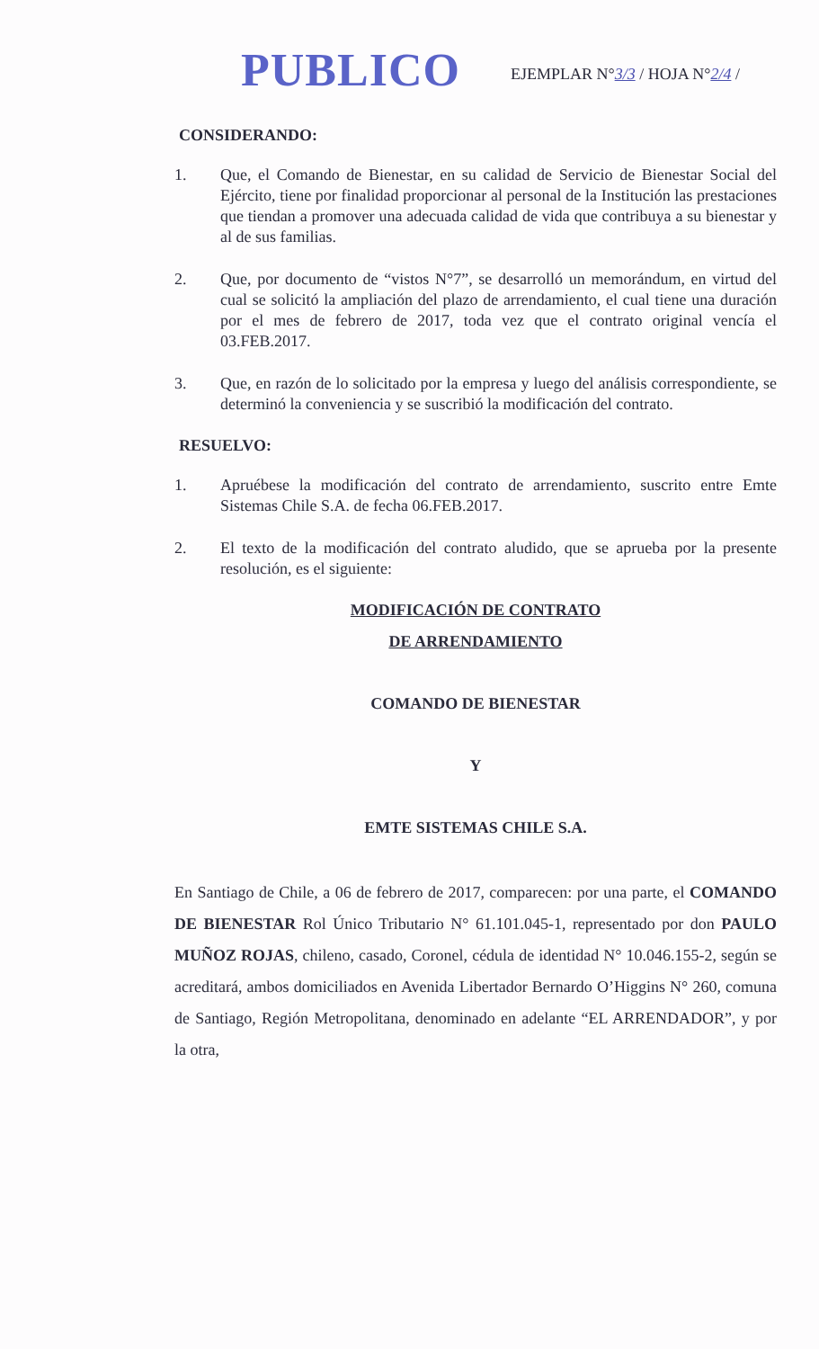PUBLICO
EJEMPLAR N°3/3 / HOJA N°2/4 /
CONSIDERANDO:
1. Que, el Comando de Bienestar, en su calidad de Servicio de Bienestar Social del Ejército, tiene por finalidad proporcionar al personal de la Institución las prestaciones que tiendan a promover una adecuada calidad de vida que contribuya a su bienestar y al de sus familias.
2. Que, por documento de “vistos N°7”, se desarrolló un memorándum, en virtud del cual se solicitó la ampliación del plazo de arrendamiento, el cual tiene una duración por el mes de febrero de 2017, toda vez que el contrato original vencía el 03.FEB.2017.
3. Que, en razón de lo solicitado por la empresa y luego del análisis correspondiente, se determinó la conveniencia y se suscribió la modificación del contrato.
RESUELVO:
1. Apruébese la modificación del contrato de arrendamiento, suscrito entre Emte Sistemas Chile S.A. de fecha 06.FEB.2017.
2. El texto de la modificación del contrato aludido, que se aprueba por la presente resolución, es el siguiente:
MODIFICACIÓN DE CONTRATO
DE ARRENDAMIENTO
COMANDO DE BIENESTAR
Y
EMTE SISTEMAS CHILE S.A.
En Santiago de Chile, a 06 de febrero de 2017, comparecen: por una parte, el COMANDO DE BIENESTAR Rol Único Tributario N° 61.101.045-1, representado por don PAULO MUÑOZ ROJAS, chileno, casado, Coronel, cédula de identidad N° 10.046.155-2, según se acreditará, ambos domiciliados en Avenida Libertador Bernardo O’Higgins N° 260, comuna de Santiago, Región Metropolitana, denominado en adelante “EL ARRENDADOR”, y por la otra,